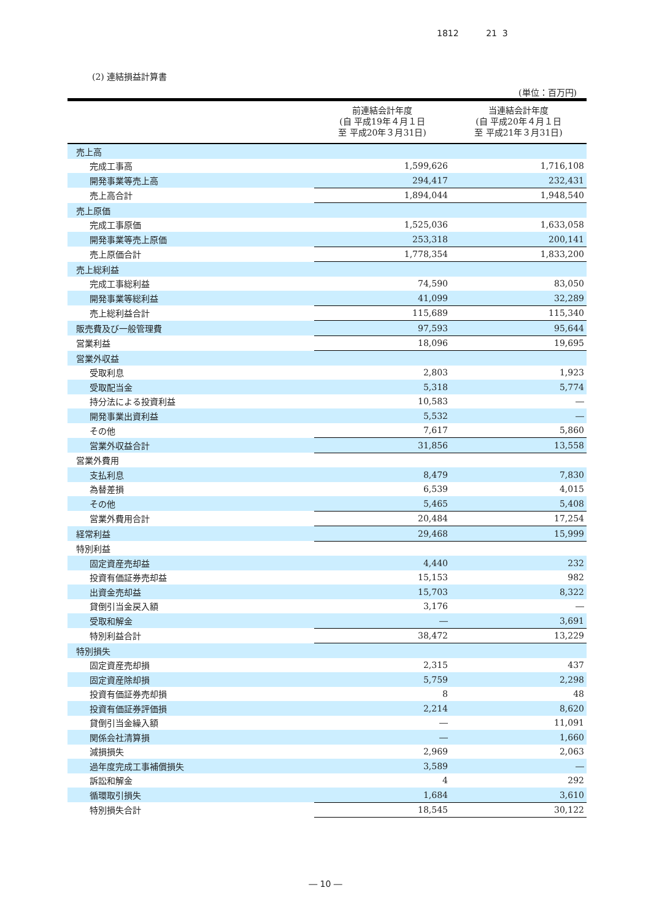1812 21 3
(2) 連結損益計算書
(単位：百万円)
| | 前連結会計年度 (自 平成19年４月１日 至 平成20年３月31日) | 当連結会計年度 (自 平成20年４月１日 至 平成21年３月31日) |
| --- | --- | --- |
| 売上高 | | |
| 完成工事高 | 1,599,626 | 1,716,108 |
| 開発事業等売上高 | 294,417 | 232,431 |
| 売上高合計 | 1,894,044 | 1,948,540 |
| 売上原価 | | |
| 完成工事原価 | 1,525,036 | 1,633,058 |
| 開発事業等売上原価 | 253,318 | 200,141 |
| 売上原価合計 | 1,778,354 | 1,833,200 |
| 売上総利益 | | |
| 完成工事総利益 | 74,590 | 83,050 |
| 開発事業等総利益 | 41,099 | 32,289 |
| 売上総利益合計 | 115,689 | 115,340 |
| 販売費及び一般管理費 | 97,593 | 95,644 |
| 営業利益 | 18,096 | 19,695 |
| 営業外収益 | | |
| 受取利息 | 2,803 | 1,923 |
| 受取配当金 | 5,318 | 5,774 |
| 持分法による投資利益 | 10,583 | ― |
| 開発事業出資利益 | 5,532 | ― |
| その他 | 7,617 | 5,860 |
| 営業外収益合計 | 31,856 | 13,558 |
| 営業外費用 | | |
| 支払利息 | 8,479 | 7,830 |
| 為替差損 | 6,539 | 4,015 |
| その他 | 5,465 | 5,408 |
| 営業外費用合計 | 20,484 | 17,254 |
| 経常利益 | 29,468 | 15,999 |
| 特別利益 | | |
| 固定資産売却益 | 4,440 | 232 |
| 投資有価証券売却益 | 15,153 | 982 |
| 出資金売却益 | 15,703 | 8,322 |
| 貸倒引当金戻入額 | 3,176 | ― |
| 受取和解金 | ― | 3,691 |
| 特別利益合計 | 38,472 | 13,229 |
| 特別損失 | | |
| 固定資産売却損 | 2,315 | 437 |
| 固定資産除却損 | 5,759 | 2,298 |
| 投資有価証券売却損 | 8 | 48 |
| 投資有価証券評価損 | 2,214 | 8,620 |
| 貸倒引当金繰入額 | ― | 11,091 |
| 関係会社清算損 | ― | 1,660 |
| 減損損失 | 2,969 | 2,063 |
| 過年度完成工事補償損失 | 3,589 | ― |
| 訴訟和解金 | 4 | 292 |
| 循環取引損失 | 1,684 | 3,610 |
| 特別損失合計 | 18,545 | 30,122 |
― 10 ―